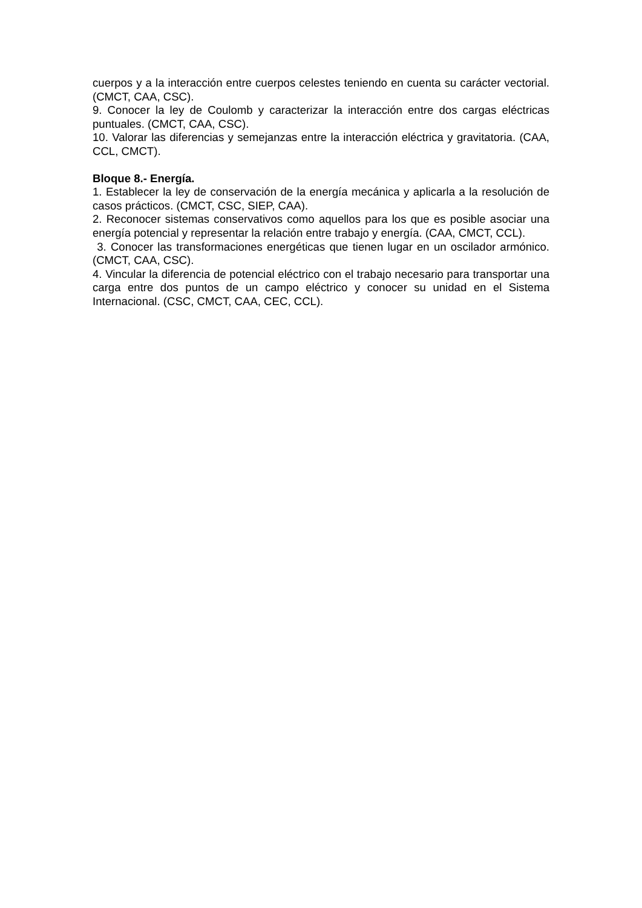cuerpos y a la interacción entre cuerpos celestes teniendo en cuenta su carácter vectorial. (CMCT, CAA, CSC).
9. Conocer la ley de Coulomb y caracterizar la interacción entre dos cargas eléctricas puntuales. (CMCT, CAA, CSC).
10. Valorar las diferencias y semejanzas entre la interacción eléctrica y gravitatoria. (CAA, CCL, CMCT).
Bloque 8.- Energía.
1. Establecer la ley de conservación de la energía mecánica y aplicarla a la resolución de casos prácticos. (CMCT, CSC, SIEP, CAA).
2. Reconocer sistemas conservativos como aquellos para los que es posible asociar una energía potencial y representar la relación entre trabajo y energía. (CAA, CMCT, CCL).
3. Conocer las transformaciones energéticas que tienen lugar en un oscilador armónico. (CMCT, CAA, CSC).
4. Vincular la diferencia de potencial eléctrico con el trabajo necesario para transportar una carga entre dos puntos de un campo eléctrico y conocer su unidad en el Sistema Internacional. (CSC, CMCT, CAA, CEC, CCL).